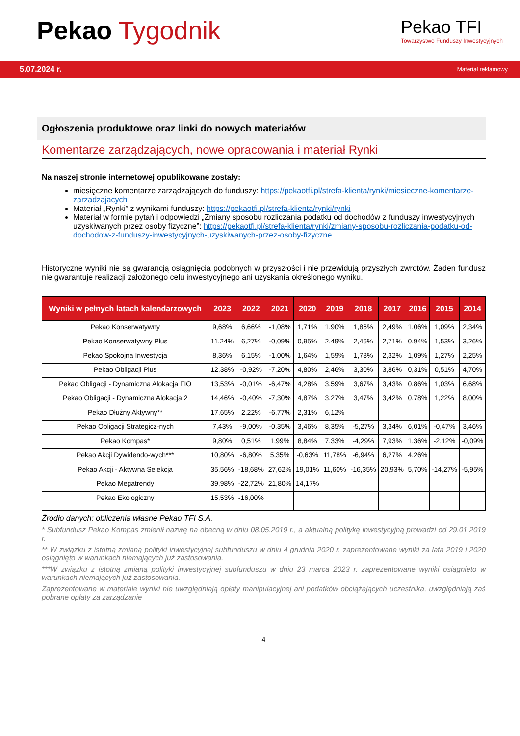Pekao Tygodnik
Pekao TFI
Towarzystwo Funduszy Inwestycyjnych
5.07.2024 r. Materiał reklamowy
Ogłoszenia produktowe oraz linki do nowych materiałów
Komentarze zarządzających, nowe opracowania i materiał Rynki
Na naszej stronie internetowej opublikowane zostały:
miesięczne komentarze zarządzających do funduszy: https://pekaotfi.pl/strefa-klienta/rynki/miesieczne-komentarze-zarzadzajacych
Materiał „Rynki” z wynikami funduszy: https://pekaotfi.pl/strefa-klienta/rynki/rynki
Materiał w formie pytań i odpowiedzi „Zmiany sposobu rozliczania podatku od dochodów z funduszy inwestycyjnych uzyskiwanych przez osoby fizyczne”: https://pekaotfi.pl/strefa-klienta/rynki/zmiany-sposobu-rozliczania-podatku-od-dochodow-z-funduszy-inwestycyjnych-uzyskiwanych-przez-osoby-fizyczne
Historyczne wyniki nie są gwarancją osiągnięcia podobnych w przyszłości i nie przewidują przyszłych zwrotów. Żaden fundusz nie gwarantuje realizacji założonego celu inwestycyjnego ani uzyskania określonego wyniku.
| Wyniki w pełnych latach kalendarzowych | 2023 | 2022 | 2021 | 2020 | 2019 | 2018 | 2017 | 2016 | 2015 | 2014 |
| --- | --- | --- | --- | --- | --- | --- | --- | --- | --- | --- |
| Pekao Konserwatywny | 9,68% | 6,66% | -1,08% | 1,71% | 1,90% | 1,86% | 2,49% | 1,06% | 1,09% | 2,34% |
| Pekao Konserwatywny Plus | 11,24% | 6,27% | -0,09% | 0,95% | 2,49% | 2,46% | 2,71% | 0,94% | 1,53% | 3,26% |
| Pekao Spokojna Inwestycja | 8,36% | 6,15% | -1,00% | 1,64% | 1,59% | 1,78% | 2,32% | 1,09% | 1,27% | 2,25% |
| Pekao Obligacji Plus | 12,38% | -0,92% | -7,20% | 4,80% | 2,46% | 3,30% | 3,86% | 0,31% | 0,51% | 4,70% |
| Pekao Obligacji - Dynamiczna Alokacja FIO | 13,53% | -0,01% | -6,47% | 4,28% | 3,59% | 3,67% | 3,43% | 0,86% | 1,03% | 6,68% |
| Pekao Obligacji - Dynamiczna Alokacja 2 | 14,46% | -0,40% | -7,30% | 4,87% | 3,27% | 3,47% | 3,42% | 0,78% | 1,22% | 8,00% |
| Pekao Dłużny Aktywny** | 17,65% | 2,22% | -6,77% | 2,31% | 6,12% | | | | | |
| Pekao Obligacji Strategicz-nych | 7,43% | -9,00% | -0,35% | 3,46% | 8,35% | -5,27% | 3,34% | 6,01% | -0,47% | 3,46% |
| Pekao Kompas* | 9,80% | 0,51% | 1,99% | 8,84% | 7,33% | -4,29% | 7,93% | 1,36% | -2,12% | -0,09% |
| Pekao Akcji Dywidendo-wych*** | 10,80% | -6,80% | 5,35% | -0,63% | 11,78% | -6,94% | 6,27% | 4,26% | | |
| Pekao Akcji - Aktywna Selekcja | 35,56% | -18,68% | 27,62% | 19,01% | 11,60% | -16,35% | 20,93% | 5,70% | -14,27% | -5,95% |
| Pekao Megatrendy | 39,98% | -22,72% | 21,80% | 14,17% | | | | | | |
| Pekao Ekologiczny | 15,53% | -16,00% | | | | | | | | |
Źródło danych: obliczenia własne Pekao TFI S.A.
* Subfundusz Pekao Kompas zmienił nazwę na obecną w dniu 08.05.2019 r., a aktualną politykę inwestycyjną prowadzi od 29.01.2019 r.
** W związku z istotną zmianą polityki inwestycyjnej subfunduszu w dniu 4 grudnia 2020 r. zaprezentowane wyniki za lata 2019 i 2020 osiągnięto w warunkach niemających już zastosowania.
***W związku z istotną zmianą polityki inwestycyjnej subfunduszu w dniu 23 marca 2023 r. zaprezentowane wyniki osiągnięto w warunkach niemających już zastosowania.
Zaprezentowane w materiale wyniki nie uwzględniają opłaty manipulacyjnej ani podatków obciążających uczestnika, uwzględniają zaś pobrane opłaty za zarządzanie
4